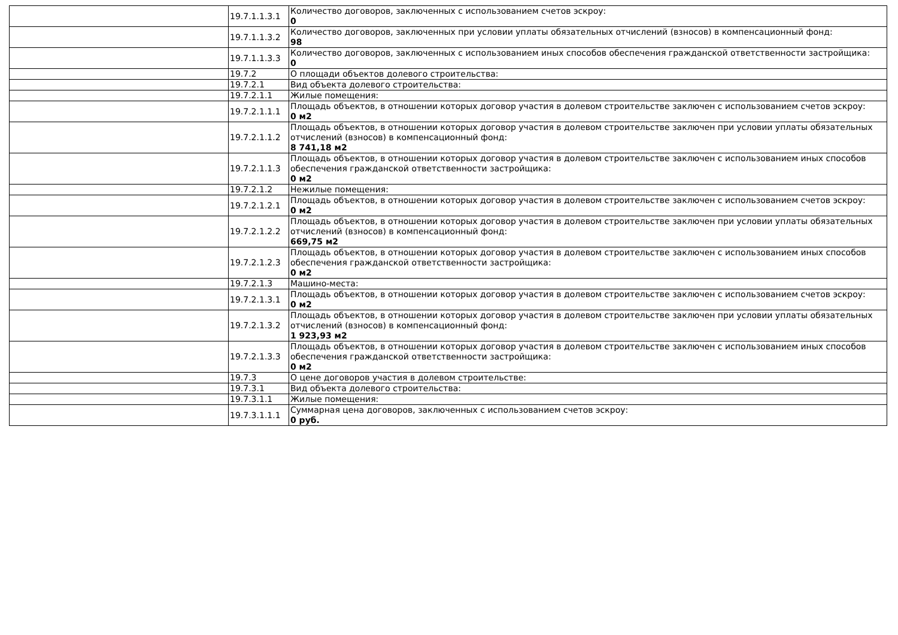| | 19.7.1.1.3.1 | Количество договоров, заключенных с использованием счетов эскроу: 0 |
| | 19.7.1.1.3.2 | Количество договоров, заключенных при условии уплаты обязательных отчислений (взносов) в компенсационный фонд: 98 |
| | 19.7.1.1.3.3 | Количество договоров, заключенных с использованием иных способов обеспечения гражданской ответственности застройщика: 0 |
| | 19.7.2 | О площади объектов долевого строительства: |
| | 19.7.2.1 | Вид объекта долевого строительства: |
| | 19.7.2.1.1 | Жилые помещения: |
| | 19.7.2.1.1.1 | Площадь объектов, в отношении которых договор участия в долевом строительстве заключен с использованием счетов эскроу: 0 м2 |
| | 19.7.2.1.1.2 | Площадь объектов, в отношении которых договор участия в долевом строительстве заключен при условии уплаты обязательных отчислений (взносов) в компенсационный фонд: 8 741,18 м2 |
| | 19.7.2.1.1.3 | Площадь объектов, в отношении которых договор участия в долевом строительстве заключен с использованием иных способов обеспечения гражданской ответственности застройщика: 0 м2 |
| | 19.7.2.1.2 | Нежилые помещения: |
| | 19.7.2.1.2.1 | Площадь объектов, в отношении которых договор участия в долевом строительстве заключен с использованием счетов эскроу: 0 м2 |
| | 19.7.2.1.2.2 | Площадь объектов, в отношении которых договор участия в долевом строительстве заключен при условии уплаты обязательных отчислений (взносов) в компенсационный фонд: 669,75 м2 |
| | 19.7.2.1.2.3 | Площадь объектов, в отношении которых договор участия в долевом строительстве заключен с использованием иных способов обеспечения гражданской ответственности застройщика: 0 м2 |
| | 19.7.2.1.3 | Машино-места: |
| | 19.7.2.1.3.1 | Площадь объектов, в отношении которых договор участия в долевом строительстве заключен с использованием счетов эскроу: 0 м2 |
| | 19.7.2.1.3.2 | Площадь объектов, в отношении которых договор участия в долевом строительстве заключен при условии уплаты обязательных отчислений (взносов) в компенсационный фонд: 1 923,93 м2 |
| | 19.7.2.1.3.3 | Площадь объектов, в отношении которых договор участия в долевом строительстве заключен с использованием иных способов обеспечения гражданской ответственности застройщика: 0 м2 |
| | 19.7.3 | О цене договоров участия в долевом строительстве: |
| | 19.7.3.1 | Вид объекта долевого строительства: |
| | 19.7.3.1.1 | Жилые помещения: |
| | 19.7.3.1.1.1 | Суммарная цена договоров, заключенных с использованием счетов эскроу: 0 руб. |